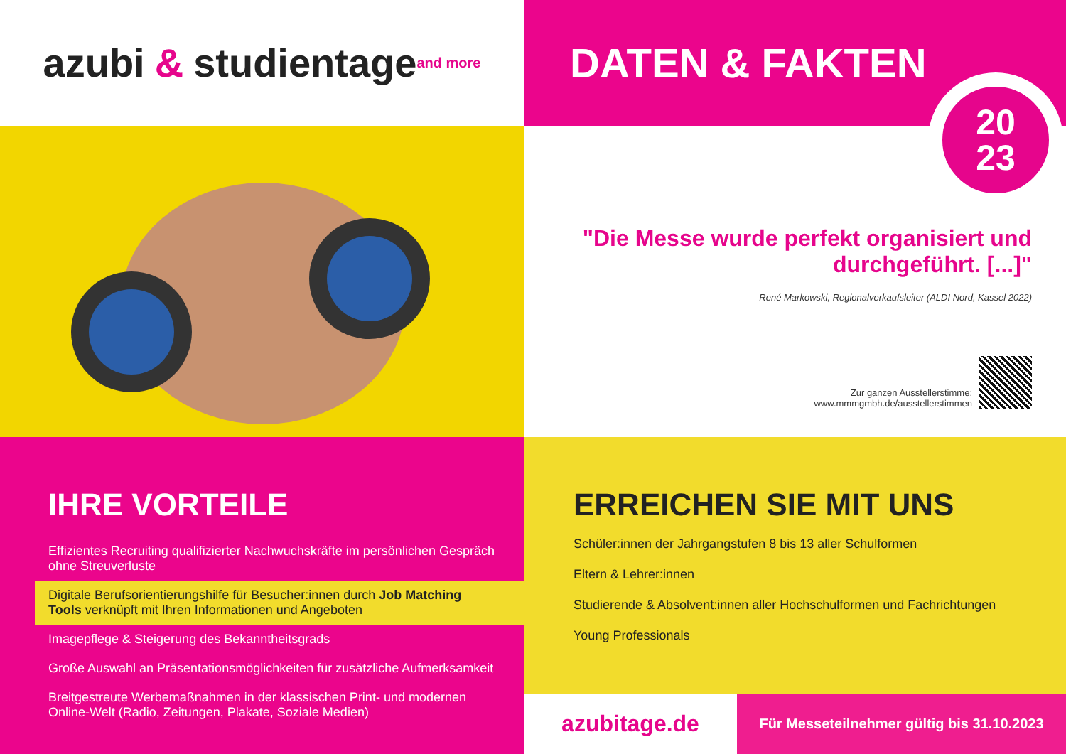azubi & studientage<sup>and more</sup>
DATEN & FAKTEN
"Die Messe wurde perfekt organisiert und durchgeführt. [...]"
René Markowski, Regionalverkaufsleiter (ALDI Nord, Kassel 2022)
Zur ganzen Ausstellerstimme:
www.mmmgmbh.de/ausstellerstimmen
IHRE VORTEILE
Effizientes Recruiting qualifizierter Nachwuchskräfte im persönlichen Gespräch ohne Streuverluste
Digitale Berufsorientierungshilfe für Besucher:innen durch Job Matching Tools verknüpft mit Ihren Informationen und Angeboten
Imagepflege & Steigerung des Bekanntheitsgrads
Große Auswahl an Präsentationsmöglichkeiten für zusätzliche Aufmerksamkeit
Breitgestreute Werbemaßnahmen in der klassischen Print- und modernen Online-Welt (Radio, Zeitungen, Plakate, Soziale Medien)
ERREICHEN SIE MIT UNS
Schüler:innen der Jahrgangstufen 8 bis 13 aller Schulformen
Eltern & Lehrer:innen
Studierende & Absolvent:innen aller Hochschulformen und Fachrichtungen
Young Professionals
azubitage.de
Für Messeteilnehmer gültig bis 31.10.2023
20
23